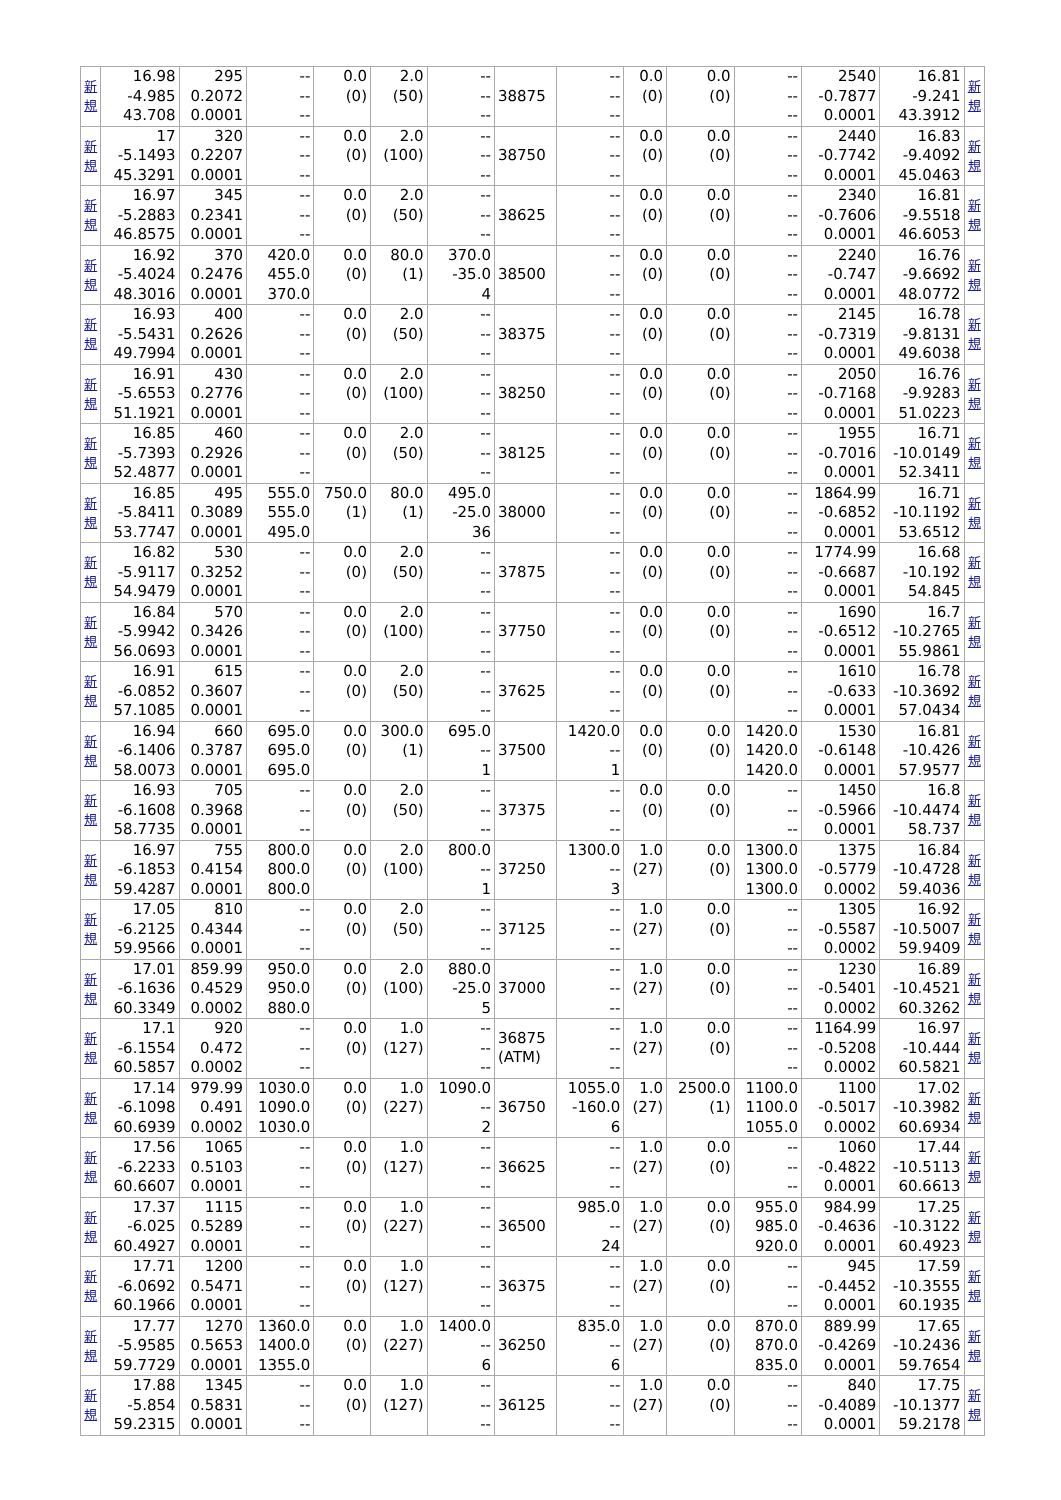| 新 規 | 16.98 -4.985 43.708 | 295 0.2072 0.0001 | -- -- -- | 0.0 (0) | 2.0 (50) | -- -- -- | 38875 | -- -- -- | 0.0 (0) | 0.0 (0) | -- -- -- | 2540 -0.7877 0.0001 | 16.81 -9.241 43.3912 | 新 規 |
| 新 規 | 17 -5.1493 45.3291 | 320 0.2207 0.0001 | -- -- -- | 0.0 (0) | 2.0 (100) | -- -- -- | 38750 | -- -- -- | 0.0 (0) | 0.0 (0) | -- -- -- | 2440 -0.7742 0.0001 | 16.83 -9.4092 45.0463 | 新 規 |
| 新 規 | 16.97 -5.2883 46.8575 | 345 0.2341 0.0001 | -- -- -- | 0.0 (0) | 2.0 (50) | -- -- -- | 38625 | -- -- -- | 0.0 (0) | 0.0 (0) | -- -- -- | 2340 -0.7606 0.0001 | 16.81 -9.5518 46.6053 | 新 規 |
| 新 規 | 16.92 -5.4024 48.3016 | 370 0.2476 0.0001 | 420.0 455.0 370.0 | 0.0 (0) | 80.0 (1) | 370.0 -35.0 4 | 38500 | -- -- -- | 0.0 (0) | 0.0 (0) | -- -- -- | 2240 -0.747 0.0001 | 16.76 -9.6692 48.0772 | 新 規 |
| 新 規 | 16.93 -5.5431 49.7994 | 400 0.2626 0.0001 | -- -- -- | 0.0 (0) | 2.0 (50) | -- -- -- | 38375 | -- -- -- | 0.0 (0) | 0.0 (0) | -- -- -- | 2145 -0.7319 0.0001 | 16.78 -9.8131 49.6038 | 新 規 |
| 新 規 | 16.91 -5.6553 51.1921 | 430 0.2776 0.0001 | -- -- -- | 0.0 (0) | 2.0 (100) | -- -- -- | 38250 | -- -- -- | 0.0 (0) | 0.0 (0) | -- -- -- | 2050 -0.7168 0.0001 | 16.76 -9.9283 51.0223 | 新 規 |
| 新 規 | 16.85 -5.7393 52.4877 | 460 0.2926 0.0001 | -- -- -- | 0.0 (0) | 2.0 (50) | -- -- -- | 38125 | -- -- -- | 0.0 (0) | 0.0 (0) | -- -- -- | 1955 -0.7016 0.0001 | 16.71 -10.0149 52.3411 | 新 規 |
| 新 規 | 16.85 -5.8411 53.7747 | 495 0.3089 0.0001 | 555.0 555.0 495.0 | 750.0 (1) | 80.0 (1) | 495.0 -25.0 36 | 38000 | -- -- -- | 0.0 (0) | 0.0 (0) | -- -- -- | 1864.99 -0.6852 0.0001 | 16.71 -10.1192 53.6512 | 新 規 |
| 新 規 | 16.82 -5.9117 54.9479 | 530 0.3252 0.0001 | -- -- -- | 0.0 (0) | 2.0 (50) | -- -- -- | 37875 | -- -- -- | 0.0 (0) | 0.0 (0) | -- -- -- | 1774.99 -0.6687 0.0001 | 16.68 -10.192 54.845 | 新 規 |
| 新 規 | 16.84 -5.9942 56.0693 | 570 0.3426 0.0001 | -- -- -- | 0.0 (0) | 2.0 (100) | -- -- -- | 37750 | -- -- -- | 0.0 (0) | 0.0 (0) | -- -- -- | 1690 -0.6512 0.0001 | 16.7 -10.2765 55.9861 | 新 規 |
| 新 規 | 16.91 -6.0852 57.1085 | 615 0.3607 0.0001 | -- -- -- | 0.0 (0) | 2.0 (50) | -- -- -- | 37625 | -- -- -- | 0.0 (0) | 0.0 (0) | -- -- -- | 1610 -0.633 0.0001 | 16.78 -10.3692 57.0434 | 新 規 |
| 新 規 | 16.94 -6.1406 58.0073 | 660 0.3787 0.0001 | 695.0 695.0 695.0 | 0.0 (0) | 300.0 (1) | 695.0 -- 1 | 37500 | 1420.0 -- 1 | 0.0 (0) | 0.0 (0) | 1420.0 1420.0 1420.0 | 1530 -0.6148 0.0001 | 16.81 -10.426 57.9577 | 新 規 |
| 新 規 | 16.93 -6.1608 58.7735 | 705 0.3968 0.0001 | -- -- -- | 0.0 (0) | 2.0 (50) | -- -- -- | 37375 | -- -- -- | 0.0 (0) | 0.0 (0) | -- -- -- | 1450 -0.5966 0.0001 | 16.8 -10.4474 58.737 | 新 規 |
| 新 規 | 16.97 -6.1853 59.4287 | 755 0.4154 0.0001 | 800.0 800.0 800.0 | 0.0 (0) | 2.0 (100) | 800.0 -- 1 | 37250 | 1300.0 -- 3 | 1.0 (27) | 0.0 (0) | 1300.0 1300.0 1300.0 | 1375 -0.5779 0.0002 | 16.84 -10.4728 59.4036 | 新 規 |
| 新 規 | 17.05 -6.2125 59.9566 | 810 0.4344 0.0001 | -- -- -- | 0.0 (0) | 2.0 (50) | -- -- -- | 37125 | -- -- -- | 1.0 (27) | 0.0 (0) | -- -- -- | 1305 -0.5587 0.0002 | 16.92 -10.5007 59.9409 | 新 規 |
| 新 規 | 17.01 -6.1636 60.3349 | 859.99 0.4529 0.0002 | 950.0 950.0 880.0 | 0.0 (0) | 2.0 (100) | 880.0 -25.0 5 | 37000 | -- -- -- | 1.0 (27) | 0.0 (0) | -- -- -- | 1230 -0.5401 0.0002 | 16.89 -10.4521 60.3262 | 新 規 |
| 新 規 | 17.1 -6.1554 60.5857 | 920 0.472 0.0002 | -- -- -- | 0.0 (0) | 1.0 (127) | -- -- -- | 36875 (ATM) | -- -- -- | 1.0 (27) | 0.0 (0) | -- -- -- | 1164.99 -0.5208 0.0002 | 16.97 -10.444 60.5821 | 新 規 |
| 新 規 | 17.14 -6.1098 60.6939 | 979.99 0.491 0.0002 | 1030.0 1090.0 1030.0 | 0.0 (0) | 1.0 (227) | 1090.0 -- 2 | 36750 | 1055.0 -160.0 6 | 1.0 (27) | 2500.0 (1) | 1100.0 1100.0 1055.0 | 1100 -0.5017 0.0002 | 17.02 -10.3982 60.6934 | 新 規 |
| 新 規 | 17.56 -6.2233 60.6607 | 1065 0.5103 0.0001 | -- -- -- | 0.0 (0) | 1.0 (127) | -- -- -- | 36625 | -- -- -- | 1.0 (27) | 0.0 (0) | -- -- -- | 1060 -0.4822 0.0001 | 17.44 -10.5113 60.6613 | 新 規 |
| 新 規 | 17.37 -6.025 60.4927 | 1115 0.5289 0.0001 | -- -- -- | 0.0 (0) | 1.0 (227) | -- -- -- | 36500 | 985.0 -- 24 | 1.0 (27) | 0.0 (0) | 955.0 985.0 920.0 | 984.99 -0.4636 0.0001 | 17.25 -10.3122 60.4923 | 新 規 |
| 新 規 | 17.71 -6.0692 60.1966 | 1200 0.5471 0.0001 | -- -- -- | 0.0 (0) | 1.0 (127) | -- -- -- | 36375 | -- -- -- | 1.0 (27) | 0.0 (0) | -- -- -- | 945 -0.4452 0.0001 | 17.59 -10.3555 60.1935 | 新 規 |
| 新 規 | 17.77 -5.9585 59.7729 | 1270 0.5653 0.0001 | 1360.0 1400.0 1355.0 | 0.0 (0) | 1.0 (227) | 1400.0 -- 6 | 36250 | 835.0 -- 6 | 1.0 (27) | 0.0 (0) | 870.0 870.0 835.0 | 889.99 -0.4269 0.0001 | 17.65 -10.2436 59.7654 | 新 規 |
| 新 規 | 17.88 -5.854 59.2315 | 1345 0.5831 0.0001 | -- -- -- | 0.0 (0) | 1.0 (127) | -- -- -- | 36125 | -- -- -- | 1.0 (27) | 0.0 (0) | -- -- -- | 840 -0.4089 0.0001 | 17.75 -10.1377 59.2178 | 新 規 |